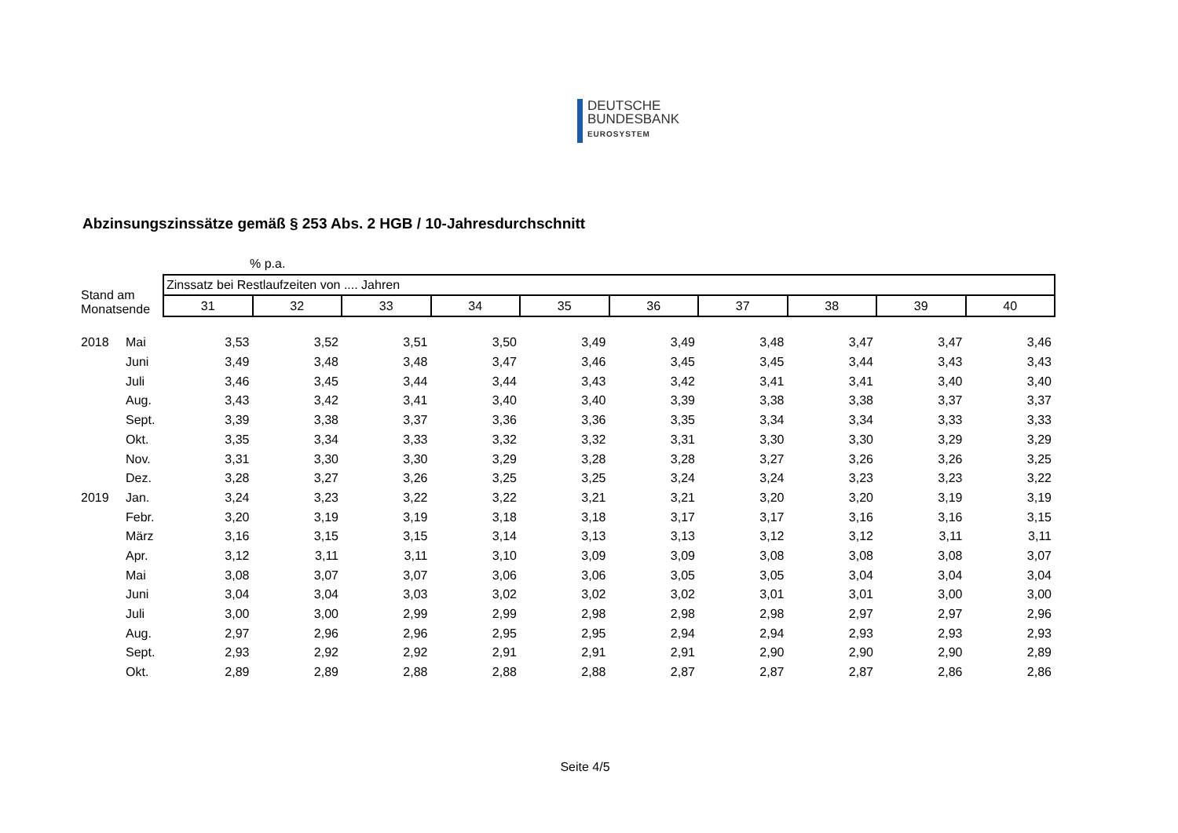DEUTSCHE
BUNDESBANK
EUROSYSTEM
Abzinsungszinssätze gemäß § 253 Abs. 2 HGB / 10-Jahresdurchschnitt
| | | % p.a. | | | | | | | | | |
| Stand am Monatsende | | Zinssatz bei Restlaufzeiten von .... Jahren | | | | | | | | | |
| | | 31 | 32 | 33 | 34 | 35 | 36 | 37 | 38 | 39 | 40 |
| 2018 | Mai | 3,53 | 3,52 | 3,51 | 3,50 | 3,49 | 3,49 | 3,48 | 3,47 | 3,47 | 3,46 |
| | Juni | 3,49 | 3,48 | 3,48 | 3,47 | 3,46 | 3,45 | 3,45 | 3,44 | 3,43 | 3,43 |
| | Juli | 3,46 | 3,45 | 3,44 | 3,44 | 3,43 | 3,42 | 3,41 | 3,41 | 3,40 | 3,40 |
| | Aug. | 3,43 | 3,42 | 3,41 | 3,40 | 3,40 | 3,39 | 3,38 | 3,38 | 3,37 | 3,37 |
| | Sept. | 3,39 | 3,38 | 3,37 | 3,36 | 3,36 | 3,35 | 3,34 | 3,34 | 3,33 | 3,33 |
| | Okt. | 3,35 | 3,34 | 3,33 | 3,32 | 3,32 | 3,31 | 3,30 | 3,30 | 3,29 | 3,29 |
| | Nov. | 3,31 | 3,30 | 3,30 | 3,29 | 3,28 | 3,28 | 3,27 | 3,26 | 3,26 | 3,25 |
| | Dez. | 3,28 | 3,27 | 3,26 | 3,25 | 3,25 | 3,24 | 3,24 | 3,23 | 3,23 | 3,22 |
| 2019 | Jan. | 3,24 | 3,23 | 3,22 | 3,22 | 3,21 | 3,21 | 3,20 | 3,20 | 3,19 | 3,19 |
| | Febr. | 3,20 | 3,19 | 3,19 | 3,18 | 3,18 | 3,17 | 3,17 | 3,16 | 3,16 | 3,15 |
| | März | 3,16 | 3,15 | 3,15 | 3,14 | 3,13 | 3,13 | 3,12 | 3,12 | 3,11 | 3,11 |
| | Apr. | 3,12 | 3,11 | 3,11 | 3,10 | 3,09 | 3,09 | 3,08 | 3,08 | 3,08 | 3,07 |
| | Mai | 3,08 | 3,07 | 3,07 | 3,06 | 3,06 | 3,05 | 3,05 | 3,04 | 3,04 | 3,04 |
| | Juni | 3,04 | 3,04 | 3,03 | 3,02 | 3,02 | 3,02 | 3,01 | 3,01 | 3,00 | 3,00 |
| | Juli | 3,00 | 3,00 | 2,99 | 2,99 | 2,98 | 2,98 | 2,98 | 2,97 | 2,97 | 2,96 |
| | Aug. | 2,97 | 2,96 | 2,96 | 2,95 | 2,95 | 2,94 | 2,94 | 2,93 | 2,93 | 2,93 |
| | Sept. | 2,93 | 2,92 | 2,92 | 2,91 | 2,91 | 2,91 | 2,90 | 2,90 | 2,90 | 2,89 |
| | Okt. | 2,89 | 2,89 | 2,88 | 2,88 | 2,88 | 2,87 | 2,87 | 2,87 | 2,86 | 2,86 |
Seite 4/5